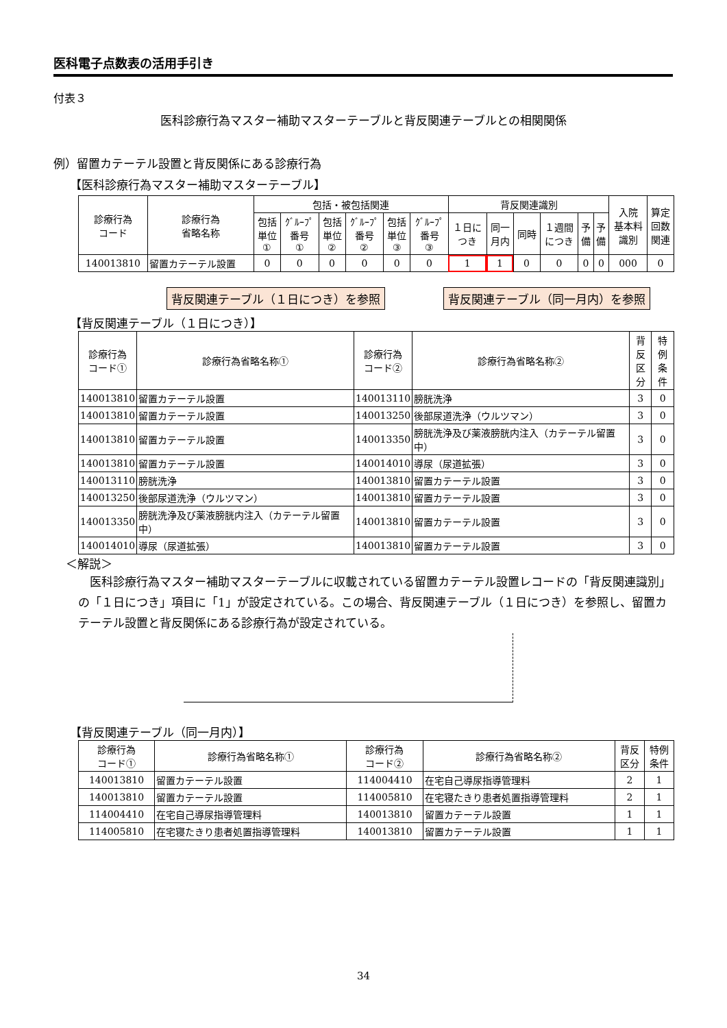医科電子点数表の活用手引き
付表３
医科診療行為マスター補助マスターテーブルと背反関連テーブルとの相関関係
例）留置カテーテル設置と背反関係にある診療行為
【医科診療行為マスター補助マスターテーブル】
| 診療行為 コード | 診療行為 省略名称 | 包括・被包括関連 | | | | | | 背反関連識別 | | | | | | 入院 基本料 識別 | 算定 回数 関連 |
| --- | --- | --- | --- | --- | --- | --- | --- | --- | --- | --- | --- | --- | --- | --- | --- |
| | | 包括 単位 ① | ｸﾞﾙｰﾌﾟ 番号 ① | 包括 単位 ② | ｸﾞﾙｰﾌﾟ 番号 ② | 包括 単位 ③ | ｸﾞﾙｰﾌﾟ 番号 ③ | １日に つき | 同一 月内 | 同時 | １週間 につき | 予 備 | 予 備 | | |
| 140013810 | 留置カテーテル設置 | 0 | 0 | 0 | 0 | 0 | 0 | 1 | 1 | 0 | 0 | 0 | 0 | 000 | 0 |
背反関連テーブル（１日につき）を参照 背反関連テーブル（同一月内）を参照
【背反関連テーブル（１日につき）】
| 診療行為 コード① | 診療行為省略名称① | 診療行為 コード② | 診療行為省略名称② | 背反 区分 | 特例 条件 |
| --- | --- | --- | --- | --- | --- |
| 140013810 | 留置カテーテル設置 | 140013110 | 膀胱洗浄 | 3 | 0 |
| 140013810 | 留置カテーテル設置 | 140013250 | 後部尿道洗浄（ウルツマン） | 3 | 0 |
| 140013810 | 留置カテーテル設置 | 140013350 | 膀胱洗浄及び薬液膀胱内注入（カテーテル留置中） | 3 | 0 |
| 140013810 | 留置カテーテル設置 | 140014010 | 導尿（尿道拡張） | 3 | 0 |
| 140013110 | 膀胱洗浄 | 140013810 | 留置カテーテル設置 | 3 | 0 |
| 140013250 | 後部尿道洗浄（ウルツマン） | 140013810 | 留置カテーテル設置 | 3 | 0 |
| 140013350 | 膀胱洗浄及び薬液膀胱内注入（カテーテル留置中） | 140013810 | 留置カテーテル設置 | 3 | 0 |
| 140014010 | 導尿（尿道拡張） | 140013810 | 留置カテーテル設置 | 3 | 0 |
＜解説＞
医科診療行為マスター補助マスターテーブルに収載されている留置カテーテル設置レコードの「背反関連識別」の「１日につき」項目に「1」が設定されている。この場合、背反関連テーブル（１日につき）を参照し、留置カテーテル設置と背反関係にある診療行為が設定されている。
【背反関連テーブル（同一月内）】
| 診療行為 コード① | 診療行為省略名称① | 診療行為 コード② | 診療行為省略名称② | 背反 区分 | 特例 条件 |
| --- | --- | --- | --- | --- | --- |
| 140013810 | 留置カテーテル設置 | 114004410 | 在宅自己導尿指導管理料 | 2 | 1 |
| 140013810 | 留置カテーテル設置 | 114005810 | 在宅寝たきり患者処置指導管理料 | 2 | 1 |
| 114004410 | 在宅自己導尿指導管理料 | 140013810 | 留置カテーテル設置 | 1 | 1 |
| 114005810 | 在宅寝たきり患者処置指導管理料 | 140013810 | 留置カテーテル設置 | 1 | 1 |
34